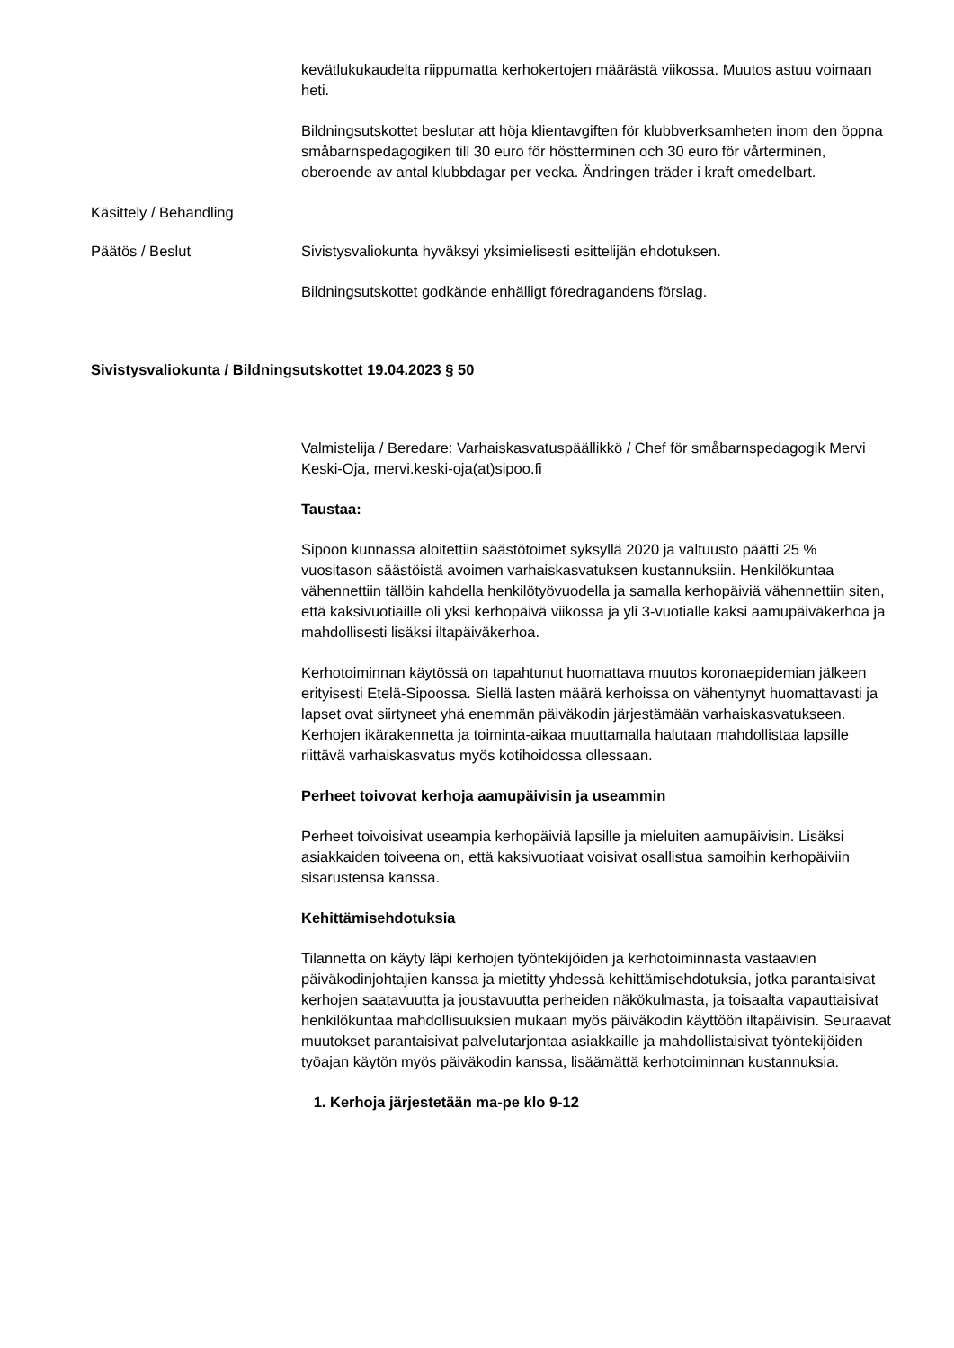kevätlukukaudelta riippumatta kerhokertojen määrästä viikossa. Muutos astuu voimaan heti.
Bildningsutskottet beslutar att höja klientavgiften för klubbverksamheten inom den öppna småbarnspedagogiken till 30 euro för höstterminen och 30 euro för vårterminen, oberoende av antal klubbdagar per vecka. Ändringen träder i kraft omedelbart.
Käsittely / Behandling
Päätös / Beslut Sivistysvaliokunta hyväksyi yksimielisesti esittelijän ehdotuksen.
Bildningsutskottet godkände enhälligt föredragandens förslag.
Sivistysvaliokunta / Bildningsutskottet 19.04.2023 § 50
Valmistelija / Beredare: Varhaiskasvatuspäällikkö / Chef för småbarnspedagogik Mervi Keski-Oja, mervi.keski-oja(at)sipoo.fi
Taustaa:
Sipoon kunnassa aloitettiin säästötoimet syksyllä 2020 ja valtuusto päätti 25 % vuositason säästöistä avoimen varhaiskasvatuksen kustannuksiin. Henkilökuntaa vähennettiin tällöin kahdella henkilötyövuodella ja samalla kerhopäiviä vähennettiin siten, että kaksivuotiaille oli yksi kerhopäivä viikossa ja yli 3-vuotialle kaksi aamupäiväkerhoa ja mahdollisesti lisäksi iltapäiväkerhoa.
Kerhotoiminnan käytössä on tapahtunut huomattava muutos koronaepidemian jälkeen erityisesti Etelä-Sipoossa. Siellä lasten määrä kerhoissa on vähentynyt huomattavasti ja lapset ovat siirtyneet yhä enemmän päiväkodin järjestämään varhaiskasvatukseen. Kerhojen ikärakennetta ja toiminta-aikaa muuttamalla halutaan mahdollistaa lapsille riittävä varhaiskasvatus myös kotihoidossa ollessaan.
Perheet toivovat kerhoja aamupäivisin ja useammin
Perheet toivoisivat useampia kerhopäiviä lapsille ja mieluiten aamupäivisin. Lisäksi asiakkaiden toiveena on, että kaksivuotiaat voisivat osallistua samoihin kerhopäiviin sisarustensa kanssa.
Kehittämisehdotuksia
Tilannetta on käyty läpi kerhojen työntekijöiden ja kerhotoiminnasta vastaavien päiväkodinjohtajien kanssa ja mietitty yhdessä kehittämisehdotuksia, jotka parantaisivat kerhojen saatavuutta ja joustavuutta perheiden näkökulmasta, ja toisaalta vapauttaisivat henkilökuntaa mahdollisuuksien mukaan myös päiväkodin käyttöön iltapäivisin. Seuraavat muutokset parantaisivat palvelutarjontaa asiakkaille ja mahdollistaisivat työntekijöiden työajan käytön myös päiväkodin kanssa, lisäämättä kerhotoiminnan kustannuksia.
1. Kerhoja järjestetään ma-pe klo 9-12